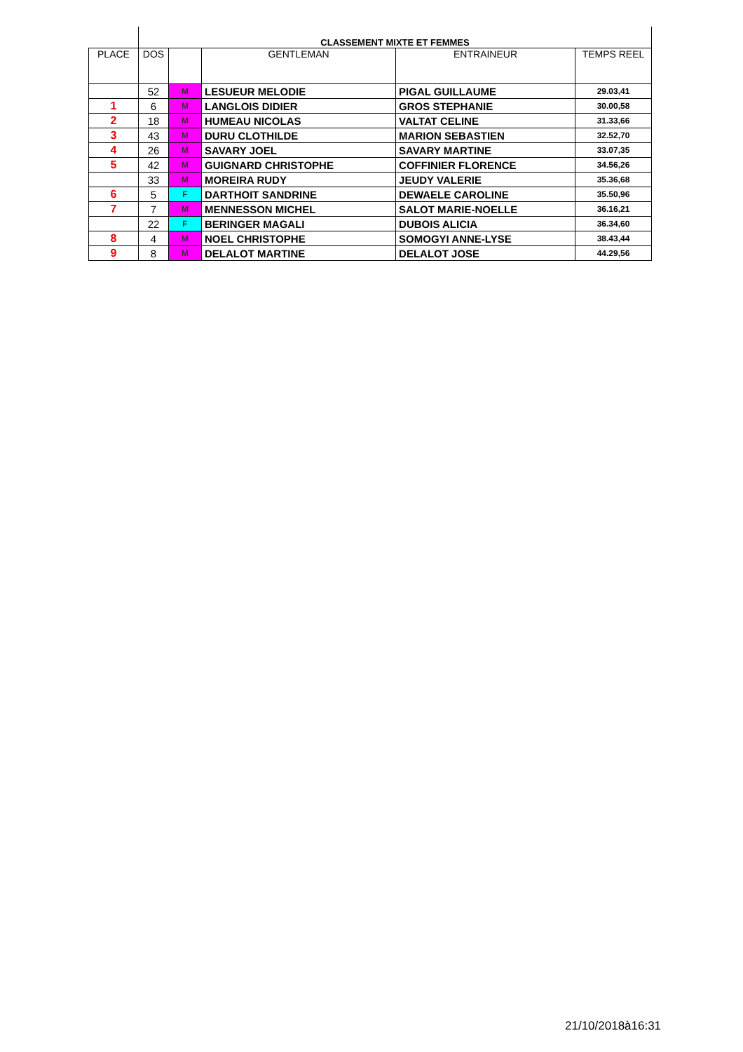| | CLASSEMENT MIXTE ET FEMMES | | | | |
| PLACE | DOS | | GENTLEMAN | ENTRAINEUR | TEMPS REEL |
| | 52 | M | LESUEUR MELODIE | PIGAL GUILLAUME | 29.03,41 |
| 1 | 6 | M | LANGLOIS DIDIER | GROS STEPHANIE | 30.00,58 |
| 2 | 18 | M | HUMEAU NICOLAS | VALTAT CELINE | 31.33,66 |
| 3 | 43 | M | DURU CLOTHILDE | MARION SEBASTIEN | 32.52,70 |
| 4 | 26 | M | SAVARY JOEL | SAVARY MARTINE | 33.07,35 |
| 5 | 42 | M | GUIGNARD CHRISTOPHE | COFFINIER FLORENCE | 34.56,26 |
| | 33 | M | MOREIRA RUDY | JEUDY VALERIE | 35.36,68 |
| 6 | 5 | F | DARTHOIT SANDRINE | DEWAELE CAROLINE | 35.50,96 |
| 7 | 7 | M | MENNESSON MICHEL | SALOT MARIE-NOELLE | 36.16,21 |
| | 22 | F | BERINGER MAGALI | DUBOIS ALICIA | 36.34,60 |
| 8 | 4 | M | NOEL CHRISTOPHE | SOMOGYI ANNE-LYSE | 38.43,44 |
| 9 | 8 | M | DELALOT MARTINE | DELALOT JOSE | 44.29,56 |
21/10/2018à16:31